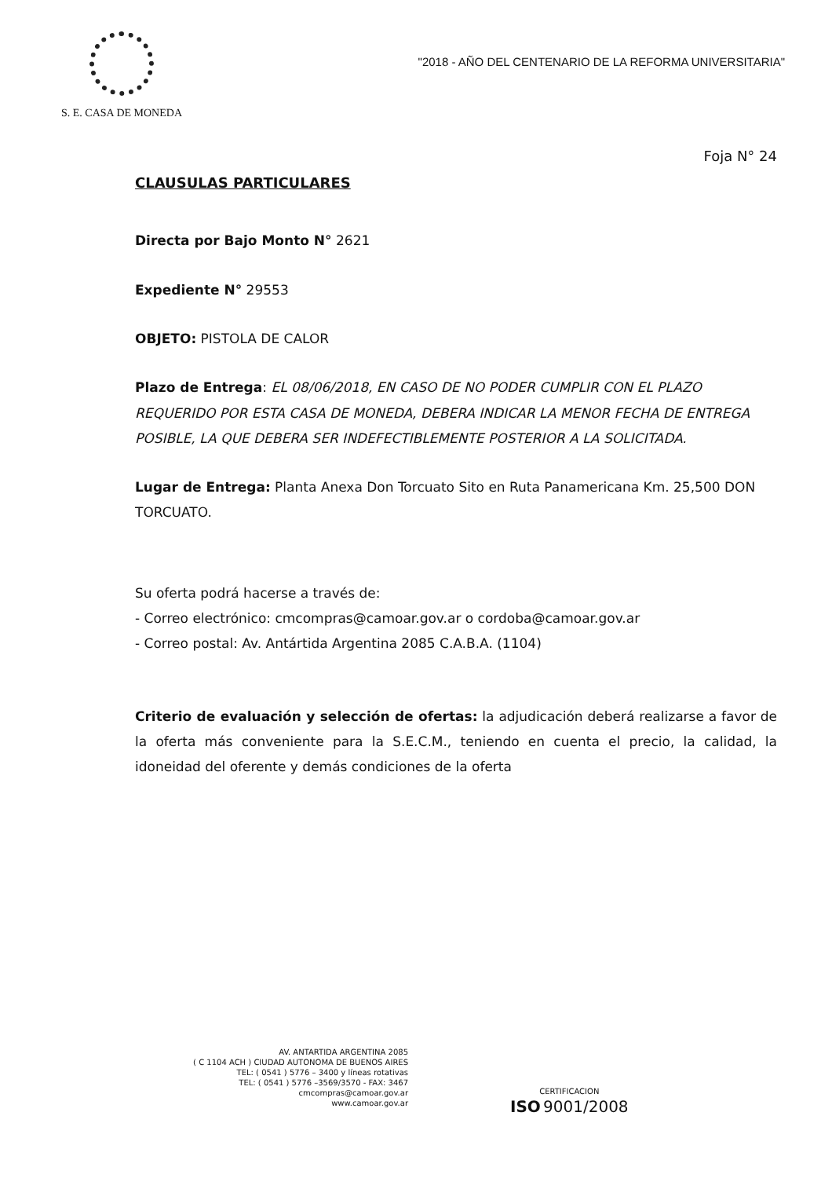S. E. CASA DE MONEDA
"2018 - AÑO DEL CENTENARIO DE LA REFORMA UNIVERSITARIA"
Foja N° 24
CLAUSULAS PARTICULARES
Directa por Bajo Monto N° 2621
Expediente N° 29553
OBJETO: PISTOLA DE CALOR
Plazo de Entrega: EL 08/06/2018, EN CASO DE NO PODER CUMPLIR CON EL PLAZO REQUERIDO POR ESTA CASA DE MONEDA, DEBERA INDICAR LA MENOR FECHA DE ENTREGA POSIBLE, LA QUE DEBERA SER INDEFECTIBLEMENTE POSTERIOR A LA SOLICITADA.
Lugar de Entrega: Planta Anexa Don Torcuato Sito en Ruta Panamericana Km. 25,500 DON TORCUATO.
Su oferta podrá hacerse a través de:
- Correo electrónico: cmcompras@camoar.gov.ar o cordoba@camoar.gov.ar
- Correo postal: Av. Antártida Argentina 2085 C.A.B.A. (1104)
Criterio de evaluación y selección de ofertas: la adjudicación deberá realizarse a favor de la oferta más conveniente para la S.E.C.M., teniendo en cuenta el precio, la calidad, la idoneidad del oferente y demás condiciones de la oferta
AV. ANTARTIDA ARGENTINA 2085
( C 1104 ACH ) CIUDAD AUTONOMA DE BUENOS AIRES
TEL: ( 0541 ) 5776 – 3400 y líneas rotativas
TEL: ( 0541 ) 5776 –3569/3570 - FAX: 3467
cmcompras@camoar.gov.ar
www.camoar.gov.ar
CERTIFICACION
ISO 9001/2008